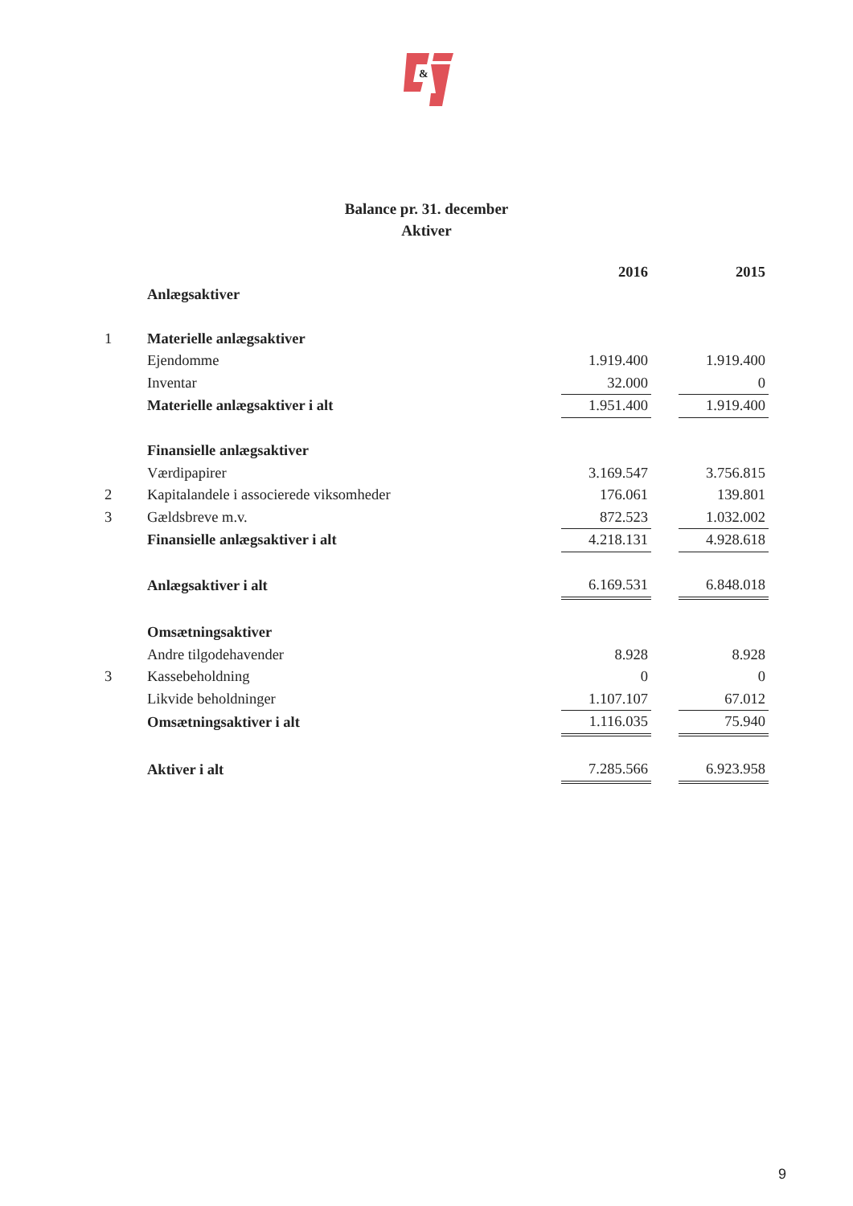&
Balance pr. 31. december
Aktiver
| | | 2016 | | 2015 |
| | Anlægsaktiver | | | |
| 1 | Materielle anlægsaktiver | | | |
| | Ejendomme | 1.919.400 | | 1.919.400 |
| | Inventar | 32.000 | | 0 |
| | Materielle anlægsaktiver i alt | 1.951.400 | | 1.919.400 |
| | Finansielle anlægsaktiver | | | |
| | Værdipapirer | 3.169.547 | | 3.756.815 |
| 2 | Kapitalandele i associerede viksomheder | 176.061 | | 139.801 |
| 3 | Gældsbreve m.v. | 872.523 | | 1.032.002 |
| | Finansielle anlægsaktiver i alt | 4.218.131 | | 4.928.618 |
| | Anlægsaktiver i alt | 6.169.531 | | 6.848.018 |
| | Omsætningsaktiver | | | |
| | Andre tilgodehavender | 8.928 | | 8.928 |
| 3 | Kassebeholdning | 0 | | 0 |
| | Likvide beholdninger | 1.107.107 | | 67.012 |
| | Omsætningsaktiver i alt | 1.116.035 | | 75.940 |
| | Aktiver i alt | 7.285.566 | | 6.923.958 |
9